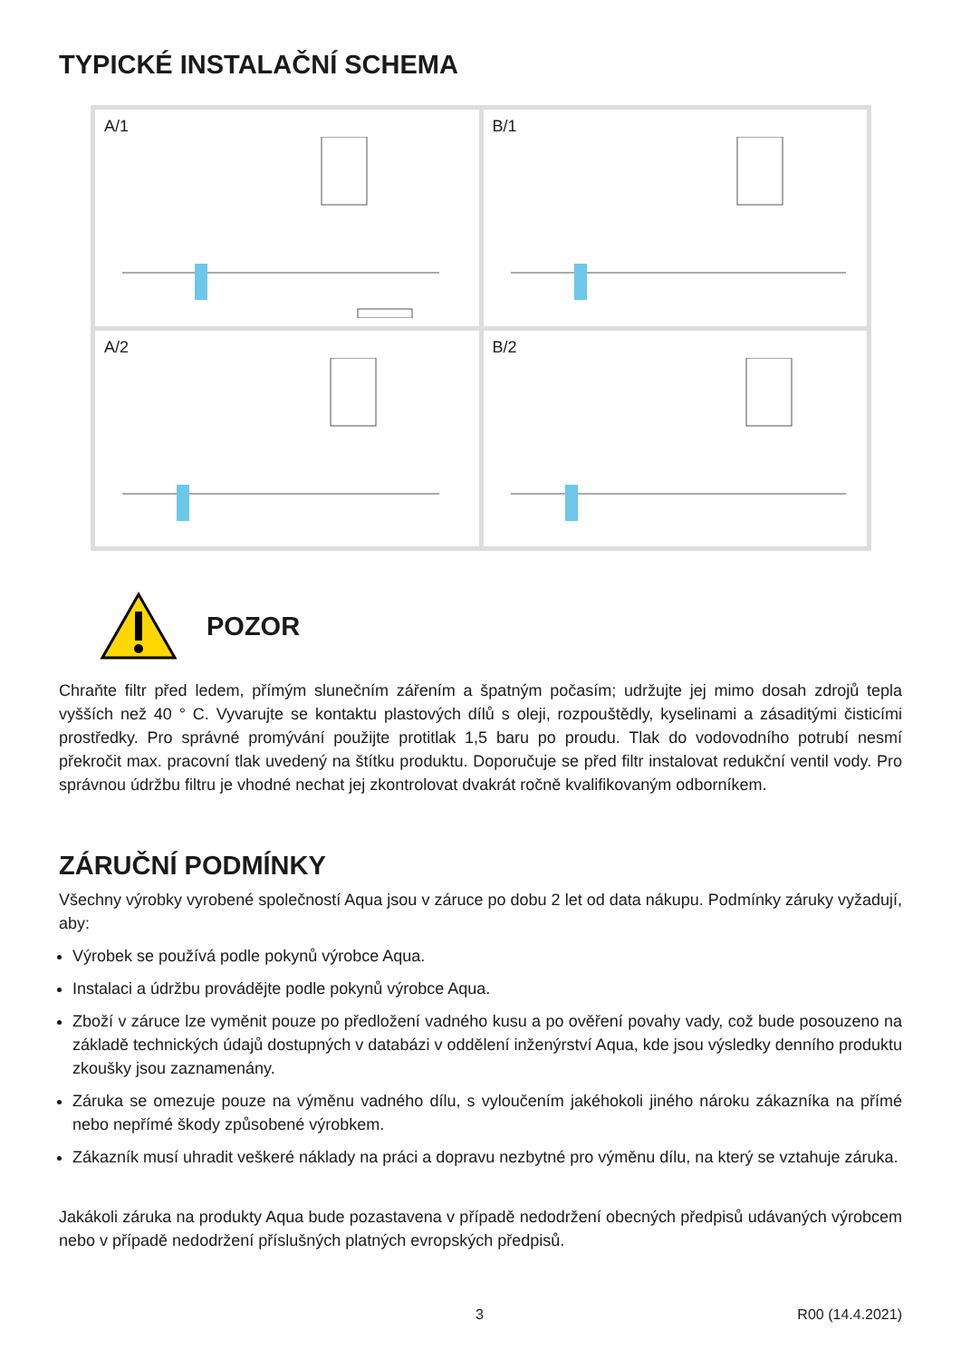TYPICKÉ INSTALAČNÍ SCHEMA
A/1
B/1
A/2
B/2
POZOR
Chraňte filtr před ledem, přímým slunečním zářením a špatným počasím; udržujte jej mimo dosah zdrojů tepla vyšších než 40 ° C. Vyvarujte se kontaktu plastových dílů s oleji, rozpouštědly, kyselinami a zásaditými čisticími prostředky. Pro správné promývání použijte protitlak 1,5 baru po proudu. Tlak do vodovodního potrubí nesmí překročit max. pracovní tlak uvedený na štítku produktu. Doporučuje se před filtr instalovat redukční ventil vody. Pro správnou údržbu filtru je vhodné nechat jej zkontrolovat dvakrát ročně kvalifikovaným odborníkem.
ZÁRUČNÍ PODMÍNKY
Všechny výrobky vyrobené společností Aqua jsou v záruce po dobu 2 let od data nákupu. Podmínky záruky vyžadují, aby:
Výrobek se používá podle pokynů výrobce Aqua.
Instalaci a údržbu provádějte podle pokynů výrobce Aqua.
Zboží v záruce lze vyměnit pouze po předložení vadného kusu a po ověření povahy vady, což bude posouzeno na základě technických údajů dostupných v databázi v oddělení inženýrství Aqua, kde jsou výsledky denního produktu zkoušky jsou zaznamenány.
Záruka se omezuje pouze na výměnu vadného dílu, s vyloučením jakéhokoli jiného nároku zákazníka na přímé nebo nepřímé škody způsobené výrobkem.
Zákazník musí uhradit veškeré náklady na práci a dopravu nezbytné pro výměnu dílu, na který se vztahuje záruka.
Jakákoli záruka na produkty Aqua bude pozastavena v případě nedodržení obecných předpisů udávaných výrobcem nebo v případě nedodržení příslušných platných evropských předpisů.
3 R00 (14.4.2021)